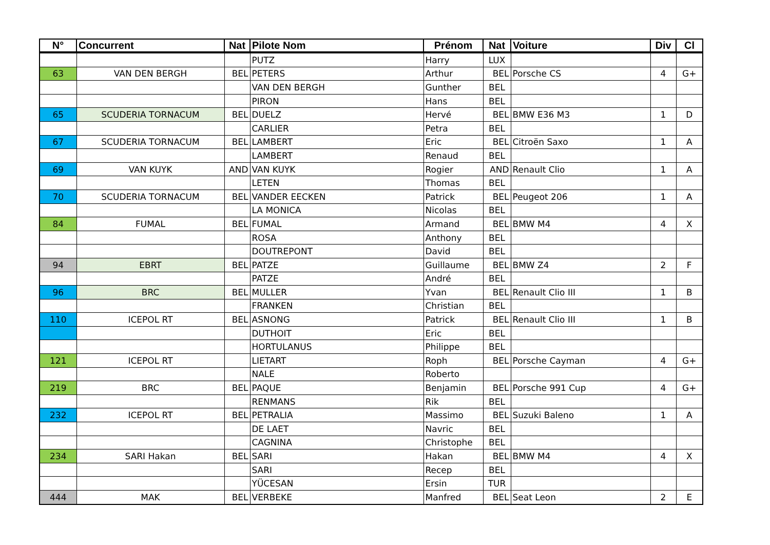| N° | Concurrent | Nat | Pilote Nom | Prénom | Nat | Voiture | Div | Cl |
| --- | --- | --- | --- | --- | --- | --- | --- | --- |
| | | | PUTZ | Harry | LUX | | | |
| 63 | VAN DEN BERGH | BEL | PETERS | Arthur | BEL | Porsche CS | 4 | G+ |
| | | | VAN DEN BERGH | Gunther | BEL | | | |
| | | | PIRON | Hans | BEL | | | |
| 65 | SCUDERIA TORNACUM | BEL | DUELZ | Hervé | BEL | BMW E36 M3 | 1 | D |
| | | | CARLIER | Petra | BEL | | | |
| 67 | SCUDERIA TORNACUM | BEL | LAMBERT | Eric | BEL | Citroën Saxo | 1 | A |
| | | | LAMBERT | Renaud | BEL | | | |
| 69 | VAN KUYK | AND | VAN KUYK | Rogier | AND | Renault Clio | 1 | A |
| | | | LETEN | Thomas | BEL | | | |
| 70 | SCUDERIA TORNACUM | BEL | VANDER EECKEN | Patrick | BEL | Peugeot 206 | 1 | A |
| | | | LA MONICA | Nicolas | BEL | | | |
| 84 | FUMAL | BEL | FUMAL | Armand | BEL | BMW M4 | 4 | X |
| | | | ROSA | Anthony | BEL | | | |
| | | | DOUTREPONT | David | BEL | | | |
| 94 | EBRT | BEL | PATZE | Guillaume | BEL | BMW Z4 | 2 | F |
| | | | PATZE | André | BEL | | | |
| 96 | BRC | BEL | MULLER | Yvan | BEL | Renault Clio III | 1 | B |
| | | | FRANKEN | Christian | BEL | | | |
| 110 | ICEPOL RT | BEL | ASNONG | Patrick | BEL | Renault Clio III | 1 | B |
| | | | DUTHOIT | Eric | BEL | | | |
| | | | HORTULANUS | Philippe | BEL | | | |
| 121 | ICEPOL RT | | LIETART | Roph | BEL | Porsche Cayman | 4 | G+ |
| | | | NALE | Roberto | | | | |
| 219 | BRC | BEL | PAQUE | Benjamin | BEL | Porsche 991 Cup | 4 | G+ |
| | | | RENMANS | Rik | BEL | | | |
| 232 | ICEPOL RT | BEL | PETRALIA | Massimo | BEL | Suzuki Baleno | 1 | A |
| | | | DE LAET | Navric | BEL | | | |
| | | | CAGNINA | Christophe | BEL | | | |
| 234 | SARI Hakan | BEL | SARI | Hakan | BEL | BMW M4 | 4 | X |
| | | | SARI | Recep | BEL | | | |
| | | | YÜCESAN | Ersin | TUR | | | |
| 444 | MAK | BEL | VERBEKE | Manfred | BEL | Seat Leon | 2 | E |